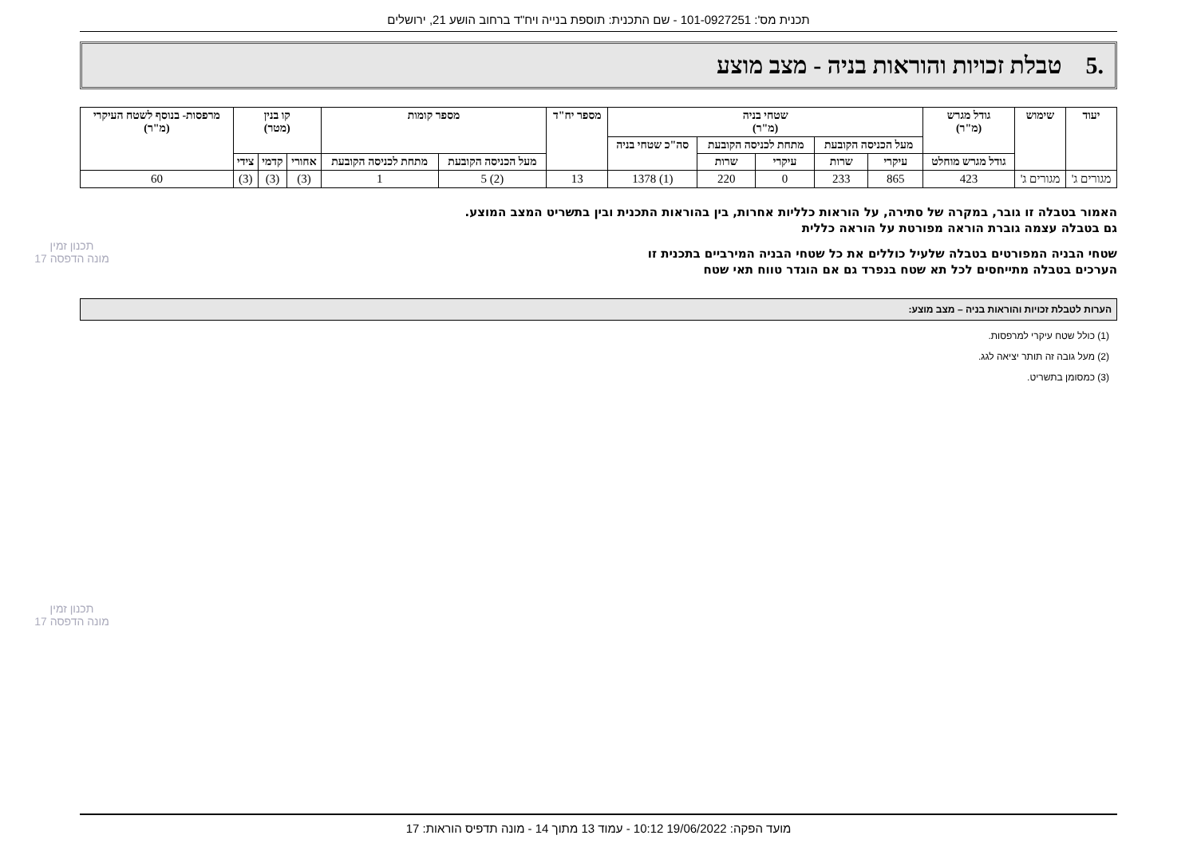תכנית מס': 101-0927251 - שם התכנית: תוספת בנייה ויח"ד ברחוב הושע 21, ירושלים
.5 טבלת זכויות והוראות בניה - מצב מוצע
| יעוד | שימוש | גודל מגרש (מ"ר) | שטחי בניה (מ"ר) | | | | | מספר יח"ד | מספר קומות | | קו בנין (מטר) | | | מרפסות- בנוסף לשטח העיקרי (מ"ר) |
| --- | --- | --- | --- | --- | --- | --- | --- | --- | --- | --- | --- | --- | --- | --- |
| | | | מעל הכניסה הקובעת | | מתחת לכניסה הקובעת | | סה"כ שטחי בניה | | | | | | | |
| | | גודל מגרש מוחלט | עיקרי | שרות | עיקרי | שרות | | | מעל הכניסה הקובעת | מתחת לכניסה הקובעת | אחורי | קדמי | צידי | |
| מגורים ג' | מגורים ג' | 423 | 865 | 233 | 0 | 220 | (1) 1378 | 13 | (2) 5 | 1 | (3) | (3) | (3) | 60 |
האמור בטבלה זו גובר, במקרה של סתירה, על הוראות כלליות אחרות, בין בהוראות התכנית ובין בתשריט המצב המוצע.
גם בטבלה עצמה גוברת הוראה מפורטת על הוראה כללית
שטחי הבניה המפורטים בטבלה שלעיל כוללים את כל שטחי הבניה המירביים בתכנית זו
הערכים בטבלה מתייחסים לכל תא שטח בנפרד גם אם הוגדר טווח תאי שטח
הערות לטבלת זכויות והוראות בניה – מצב מוצע:
(1) כולל שטח עיקרי למרפסות.
(2) מעל גובה זה תותר יציאה לגג.
(3) כמסומן בתשריט.
תכנון זמין
מונה הדפסה 17
תכנון זמין
מונה הדפסה 17
מועד הפקה: 19/06/2022 10:12 - עמוד 13 מתוך 14 - מונה תדפיס הוראות: 17